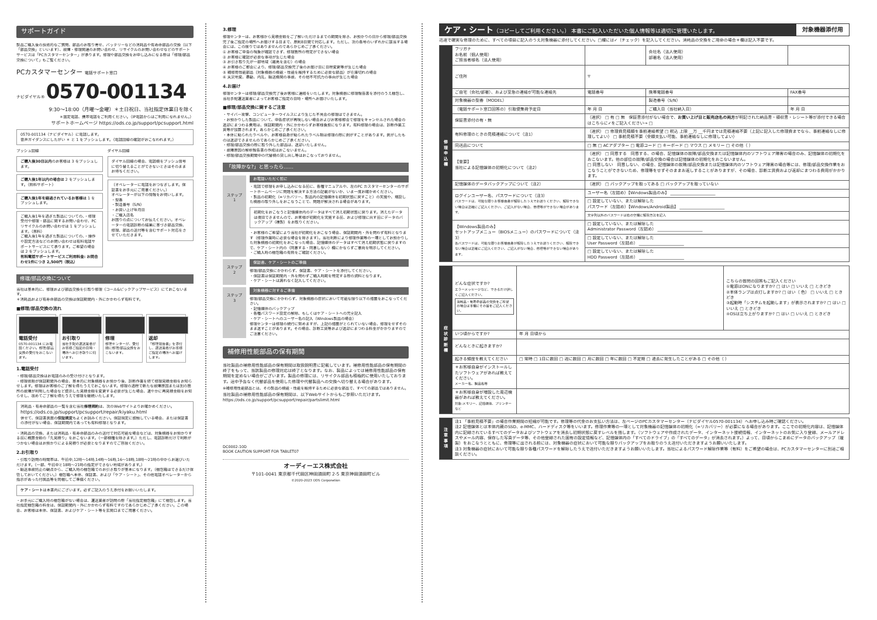サポートガイド
製品ご購入後の技術的なご質問、部品のお取り寄せ、バッテリーなどの消耗品や有寿命部品の交換（以下「部品交換」といいます）、故障・修理関連のお問い合わせ、リサイクルのお問い合わせなどのサポートサービスは「PCカスタマーセンター」が承ります。修理や部品交換をお申し込みになる際は「修理/部品交換について」もご覧ください。
PCカスタマーセンター 電話サポート窓口
ナビダイヤル® 0570-001134
9:30～18:00（月曜～金曜）＊土日祝日、当社指定休業日を除く
＊固定電話、携帯電話をご利用ください。（IP電話からはご利用になれません。）
サポートホームページ https://ods.co.jp/support/pcsupport.html
0570-001134（ナビダイヤル）に電話します。
音声ガイダンスにしたがい ＊ と 1 をプッシュします。（電話回線の確認がおこなわれます。）
プッシュ回線
ご購入後30日以内のお客様は 3 をプッシュします。
ご購入後1年以内の場合は 2 をプッシュします。（無料サポート）
ご購入後1年を経過されているお客様は 1 をプッシュします。
ご購入後1年を過ぎた製品についての、・修理受付や修理・部品に関するお問い合わせ、PCリサイクルのお問い合わせは 1 をプッシュします。（無料）
ご購入後1年を過ぎた製品についての、・操作や設定方法などのお問い合わせは有料電話サポートサービスにて承ります。ご希望の場合は 2 をプッシュします。
有料電話サポートサービスご利用料金: お問合わせ1件につき 2,500円（税込）
ダイヤル回線
ダイヤル回線の場合、電話機をプッシュ信号に切り替えることができないときはそのままお待ちください。
（オペレーターに電話をおつなぎします。保証書をお手元にご用意ください。）
オペレーターが以下の情報をお伺いします。
・型番
・製造番号（S/N）
・お買い上げ年月日
・ご購入店名
お困りの点についてお伝えください。オペレーターの電話診断の結果に基づき部品交換、修理、部品の送付等を含むサポート対応をさせていただきます。
修理/部品交換について
当社は基本的に、修理および部品交換を引取り修理（コール&ピックアップサービス）にておこないます。
＊消耗品および有寿命部品の交換は保証期間内・外にかかわらず有料です。
■修理/部品交換の流れ
電話受付
0570-001134 にお電話ください。修理/部品交換の受付をおこないます。
お引取り
当社手配の運送業者がお客様ご指定の日時・場所へお引き取りに伺います。
修理
修理センターが、受付順に修理/部品交換をおこないます。
返却
「修理報告書」を添付し、運送業者がお客様ご指定の場所へお届けします。
1.電話受付
・修理/部品交換はお電話のみの受け付けとなります。
・修理依頼が保証期間外の場合、基本的に対象機器をお預かり後、診断作業を経て修理見積金額をお知らせします。修理はお客様のご了解を得たうえでおこないます。修理の過程で新たな故障原因または別の箇所の故障が判明した場合など提示した見積金額を変更する必要が生じた場合、速やかに再見積金額をお知らせし、改めてご了解を得たうえで修理を継続いたします。
消耗品・有寿命部品の一覧を含む当社修理規約は、次のWebサイトよりお確かめください。
https://ods.co.jp/support/pcsupport/repair/kiyaku.html
併せて、保証書裏面の保証規定もよくお読みください。保証規定に抵触している場合、または保証書の添付がない場合、保証期間内であっても有料修理となります。
・消耗品の交換、または消耗品・有寿命部品のみの送付で対応可能な場合などは、対象機器をお預かりする前に概算金額の「先見積り」をおこないます。（一部機種を除きます。）ただし、電話診断だけで判断がつかない場合はお預かりによる見積りが必要となりますのでご容赦ください。
2.お引取り
・引取り訪問の時間帯は、午前中,12時～14時,14時～16時,16～18時,18時～21時の中からお選びいただけます。（一部、午前中と18時～21時の指定ができない地域があります。）
・輸送事故防止の観点から、ご購入時の梱包箱でのお引き取りが基本になります。（梱包箱はできるだけ保管しておいてください。）梱包箱へ本体、保証書、および「ケア・シート」、その他電話オペレーターから指示があった付属品等を同梱してご準備ください。
ケア・シートは本書内にございます。必ずご記入のうえ添付をお願いいたします。
・お手元にご購入時の梱包箱がない場合は、運送業者が訪問の際「当社指定梱包箱」にて梱包します。当社指定梱包箱の料金は、保証期間内・外にかかわらず有料ですのであらかじめご了承ください。この場合、お客様は本体、保証書、およびケア・シート等を玄関口までご用意ください。
3.修理
修理センターは、お客様から見積金額をご了解いただけるまでの期間を除き、お預かりの日から修理/部品交換完了後ご指定の場所へお届けする日まで、原則8日間で対応します。ただし、次の各号のいずれかに該当する場合には、この限りではありませんのであらかじめご了承ください。
① お客様ご申告の現象が確認できず、修理箇所の特定ができない場合
② お客様に確認が必要な事項が生じた場合
③ お引き取り先が一部地域（離島を含む）の場合
④ お客様のご都合により、修理/部品交換完了後のお届け日に日程変更等が生じた場合
⑤ 補修用性能部品（対象機器の機能・性能を維持するために必要な部品）が在庫切れの場合
⑥ 天災地変、暴動、内乱、輸送機関の事故、その他不可抗力の事由が生じた場合
4.お届け
修理センターは修理/部品交換完了後お客様に連絡をいたします。対象機器に修理報告書を添付のうえ梱包し、当社手配運送業者によってお客様ご指定の日時・場所へお届けいたします。
■修理/部品交換に関するご注意
・サイバー攻撃、コンピューターウイルスにより生じた不具合の修理はできません。
・お預かりした製品について、申告症状が再現しない場合およびお客様都合で修理をキャンセルされた場合の返却にまつわる費用は、保証期間内・外にかかわらずお客様負担になります。有料修理の場合は、診断作業工賃等が加算されます。あらかじめご了承ください。
・本体に貼られたラベルや、お客様自身が貼られたラベル類は修理の際に剥がすことがあります。剥がしたものは返却できませんのであらかじめご了承ください。
・修理/部品交換の際に取り外した部品は、返却いたしません。
・故障原因の解析報告書の作成はおこないません。
・修理/部品交換期間中の代替機の貸し出し等はおこなっておりません。
「故障かな?」と思ったら……
ステップ
1
お電話いただく前に
・電話で修理をお申し込みになる前に、各種マニュアルや、左のPC カスタマーセンターのサポートホームページに問題を解決する方法の記載がないか、いま一度お確かめください。
・製品の初期化（=リカバリー、製品内の記憶媒体を初期状態に戻すこと）の実施や、増設した機器の取り外しをおこなうことで、問題が解決される場合があります。
初期化をおこなうと記憶媒体内のデータはすべて消え初期状態に戻ります。消えたデータは復旧できませんので、お客様が初期化を実施する前、および修理に出す前にデータのバックアップ（複製）をお取りください。
・お客様のご希望により当社が初期化をおこなう場合、保証期間内・外を問わず有料となります（修理作業時に必要な場合を除きます）。当社判断により修理作業等の一環としてお預かりした対象機器の初期化をおこなった場合、記憶媒体のデータはすべて消え初期状態に戻りますので、ケア・シート内の〈同意する・同意しない〉欄にかならずご意向を明示してください。
・ご購入時の梱包箱の有無をご確認ください。
ステップ
2
保証書、ケア・シートのご準備
修理/部品交換にかかわらず、保証書、ケア・シートを添付してください。
・保証書は保証期間内・外を問わずご購入時期を特定する際の資料となります。
・ケア・シートは漏れなく記入してください。
ステップ
3
対象機器に対するご準備
修理/部品交換にかかわらず、対象機器の症状において可能な限り以下の措置をおこなってください。
・記憶媒体のバックアップ
・各種パスワード設定の解除、もしくはケア・シートへの完全記入
・ケア・シートへのユーザー名の記入（Windows製品の場合）
修理センターは修理の続行に努めますが、上記の措置がとられていない場合、修理をせずそのまま返すことがあります。その場合、診断工賃等および返却にまつわる料金がかかりますのでご注意ください。
補修用性能部品の保有期間
当社製品の補修用性能部品の保有期間は取扱説明書に記載しています。補修用性能部品の保有期間の終了をもって、当該製品の修理対応は終了となります。なお、製品によっては補修用性能部品の保有期間を定めない場合がございます。製品の修理には、リサイクル部品も積極的に使用いたしております。途中予告なく代替部品を使用した修理や代替製品への交換へ切り替える場合があります。
※補修用性能部品とは、その製品の機能・性能を維持するために必要な部品で、すべての部品ではありません。
当社製品の補修用性能部品の保有期間は、以下Webサイトからもご参照いただけます。
https://ods.co.jp/support/pcsupport/repair/partslimit.html
DC0002-10D
BOOK CAUTION SUPPORT FOR TABLET07
オーディーエス株式会社
〒101-0041 東京都千代田区神田須田町 2-5 東京神田須田町ビル
©2020-2023 ODS Corporation
ケア・シート（コピーしてご利用ください。） 本書にご記入いただいた個人情報等は適切に管理いたします。
対象機器添付用
迅速で確実な修理のために、すべての項目に記入のうえ対象機器に添付してください。□欄には✓（チェック）を記入してください。消耗品の交換をご用命の場合＊欄は記入不要です。
| 修 理 申 込 欄 | フリガナ お名前（個人使用） ご担当者様名（法人使用） | | | 会社名（法人使用） 部署名（法人使用） | |
| | ご住所 | 〒 | | | |
| | ご自宅（会社/部署）、および至急の連絡が可能な連絡先 | 電話番号 | 携帯電話番号 | | FAX番号 |
| | 対象機器の型番（MODEL） | | | 製造番号（S/N） | |
| | （電話サポート窓口回答の）引取便集荷予定日 | 年 月 日 | | ご購入日（当社納入日） | 年 月 日 |
| | 保証書添付の有・無 | （選択） □ 有 □ 無 保証書添付がない場合で、 お買い上げ日と販売店名の両方 が明記された納品書・領収書・レシート等が添付できる場合はこちらに✓をご記入ください→ □ | | | |
| | 有料修理のときの見積連絡について（注1） | （選択） □ 修理費見積額を事前連絡希望 □ 税込 上限 __万 __千円までは見積連絡不要（上記に記入した修理費までなら、事前連絡なしに修理してよい） □ 事前見積不要（全額支払い可能、事前連絡なしに修理してよい） | | | |
| | 同送品について | □ 無 □ ACアダプター □ 電源コード □ キーボード □ マウス □ メモリー □ その他（ ） | | | |
| | 【重要】 当社による記憶媒体の初期化について（注2） | （選択） □ 同意する 同意する、の場合、記憶媒体の故障/部品交換または記憶媒体内のソフトウェア障害の場合のみ、記憶媒体の初期化をおこないます。他の部位の故障/部品交換の場合は記憶媒体の初期化をおこないません。 □ 同意しない 同意しない、の場合、記憶媒体の故障/部品交換または記憶媒体内のソフトウェア障害の場合等には、修理/部品交換作業をおこなうことができないため、修理等をせずそのままお返しすることがありますが、その場合、診断工賃費および返却にまつわる費用がかかります。 | | | |
| | 記憶媒体のデータバックアップについて（注2） | （選択） □ バックアップを取ってある □ バックアップを取っていない | | | |
| | ログインユーザー名、パスワードについて（注3） パスワードは、可能な限りお客様自身が解除したうえでお送りください。解除できない場合は正確にご記入ください。ご記入がない場合、修理等ができない場合があります。 | ユーザー名（左詰め）【Windows製品のみ】 ______________________ | | | |
| | | □ 設定していない、または解除した パスワード（左詰め）【Windows/Android製品】 ______________________ | | | |
| | | 文字列以外のパスワードは右の空欄に解除方法を記入 | | | |
| | 【Windows製品のみ】 セットアップメニュー（BIOSメニュー）のパスワードについて（注3） 各パスワードは、可能な限りお客様自身が解除したうえでお送りください。解除できない場合は正確にご記入ください。ご記入がない場合、修理等ができない場合があります。 | □ 設定していない、または解除した Administrator Password（左詰め） ______________________ | | | |
| | | □ 設定していない、または解除した User Password（左詰め） ______________________ | | | |
| | | □ 設定していない、または解除した HDD Password（左詰め） ______________________ | | | |
| 症 状 診 断 欄 | どんな症状ですか? エラーメッセージなど、できるだけ詳しくご記入ください。 消耗品・有寿命部品の交換をご希望の場合は本欄にその旨をご記入ください。 | | こちらの質問の回答もご記入ください ①電源はONになりますか? □ はい □ いいえ □ ときどき ②本体ランプは点灯しますか? □ はい（ 色） □ いいえ □ ときどき ③起動時「システムを起動します」が表示されますか? □ はい □ いいえ □ ときどき ④OSは立ち上がりますか? □ はい □ いいえ □ ときどき |
| | いつ頃からですか? | 年 月 日頃から | |
| | どんなときに起きますか? | | |
| | 起きる頻度を教えてください | □ 常時 □ 1日に数回 □ 週に数回 □ 月に数回 □ 年に数回 □ 不定期 □ 過去に発生したことがある □ その他（ ） | |
| | ＊お客様自身がインストールしたソフトウェアがあれば教えてください。 メーカー名、製品名等 | | |
| | ＊お客様自身が増設した周辺機器があれば教えてください。 対象:メモリー、記憶媒体、プリンターなど | | |
| 注 意 事 項 | 注1 「事前見積不要」の場合作業期間の短縮が可能です。修理等の代金のお支払い方法は、左ページのPCカスタマーセンター（ナビダイヤル0570-001134）へお申し込み時ご確認ください。 注2 記憶媒体とは本体内蔵のSSD、e-MMC、ハードディスク等をいいます。修理作業等の一環として対象機器の記憶媒体の初期化（=リカバリー）が必要になる場合があります。ここでの初期化内容は、記憶媒体内に記録されているすべてのデータおよびソフトウェアを消去し初期状態に戻すレベルを指します。（ソフトウェアや作成されたデータ、インターネット接続情報、インターネットのお気に入り登録、メールアドレスやメール内容、保存した写真データ等、その他登録された固有の設定情報など、記憶媒体内の「すべてのドライブ」の「すべてのデータ」が消去されます。）よって、日頃からこまめにデータのバックアップ（複製）をおこなうとともに、修理等に出される前には、対象機器の症状において可能な限りバックアップをお取りのうえ送付いただきますようお願いいたします。 注3 対象機器の症状において可能な限り各種パスワードを解除したうえで送付いただきますようお願いいたします。当社によるパスワード解除作業等（有料）をご希望の場合は、PCカスタマーセンターに別途ご相談ください。 |